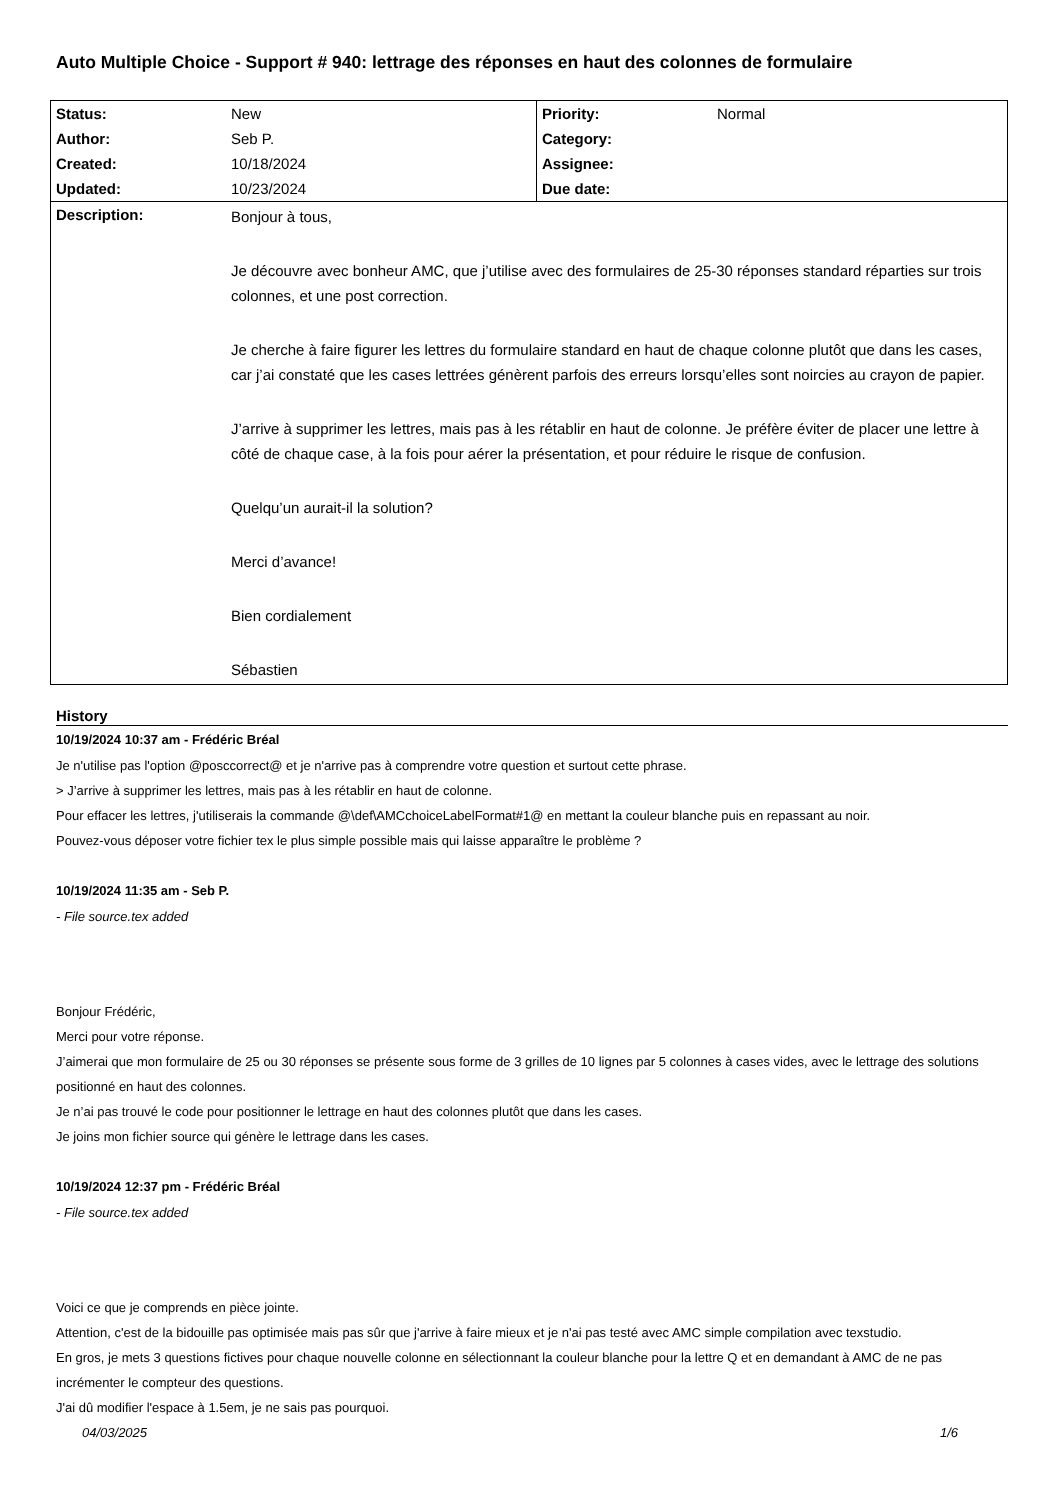Auto Multiple Choice - Support # 940: lettrage des réponses en haut des colonnes de formulaire
| Status: | New | Priority: | Normal |
| Author: | Seb P. | Category: | |
| Created: | 10/18/2024 | Assignee: | |
| Updated: | 10/23/2024 | Due date: | |
| Description: | Bonjour à tous, Je découvre avec bonheur AMC, que j’utilise avec des formulaires de 25-30 réponses standard réparties sur trois colonnes, et une post correction. Je cherche à faire figurer les lettres du formulaire standard en haut de chaque colonne plutôt que dans les cases, car j’ai constaté que les cases lettrées génèrent parfois des erreurs lorsqu’elles sont noircies au crayon de papier. J’arrive à supprimer les lettres, mais pas à les rétablir en haut de colonne. Je préfère éviter de placer une lettre à côté de chaque case, à la fois pour aérer la présentation, et pour réduire le risque de confusion. Quelqu’un aurait-il la solution? Merci d’avance! Bien cordialement Sébastien | | |
History
10/19/2024 10:37 am - Frédéric Bréal
Je n'utilise pas l'option @posccorrect@ et je n'arrive pas à comprendre votre question et surtout cette phrase.
> J’arrive à supprimer les lettres, mais pas à les rétablir en haut de colonne.
Pour effacer les lettres, j'utiliserais la commande @\def\AMCchoiceLabelFormat#1@ en mettant la couleur blanche puis en repassant au noir.
Pouvez-vous déposer votre fichier tex le plus simple possible mais qui laisse apparaître le problème ?
10/19/2024 11:35 am - Seb P.
- File source.tex added
Bonjour Frédéric,
Merci pour votre réponse.
J’aimerai que mon formulaire de 25 ou 30 réponses se présente sous forme de 3 grilles de 10 lignes par 5 colonnes à cases vides, avec le lettrage des solutions positionné en haut des colonnes.
Je n’ai pas trouvé le code pour positionner le lettrage en haut des colonnes plutôt que dans les cases.
Je joins mon fichier source qui génère le lettrage dans les cases.
10/19/2024 12:37 pm - Frédéric Bréal
- File source.tex added
Voici ce que je comprends en pièce jointe.
Attention, c'est de la bidouille pas optimisée mais pas sûr que j'arrive à faire mieux et je n'ai pas testé avec AMC simple compilation avec texstudio.
En gros, je mets 3 questions fictives pour chaque nouvelle colonne en sélectionnant la couleur blanche pour la lettre Q et en demandant à AMC de ne pas incrémenter le compteur des questions.
J'ai dû modifier l'espace à 1.5em, je ne sais pas pourquoi.
04/03/2025 1/6